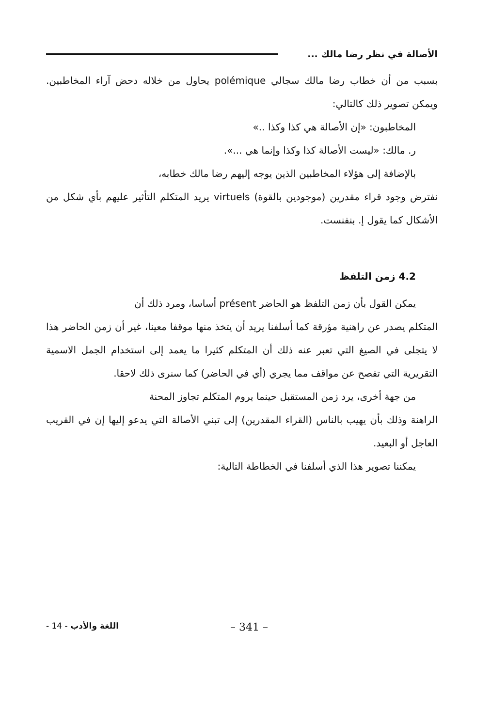الأصالة في نظر رضا مالك ...
بسبب من أن خطاب رضا مالك سجالي polémique يحاول من خلاله دحض آراء المخاطبين. ويمكن تصوير ذلك كالتالي:
المخاطبون: «إن الأصالة هي كذا وكذا ..»
ر. مالك: «ليست الأصالة كذا وكذا وإنما هي ...».
بالإضافة إلى هؤلاء المخاطبين الذين يوجه إليهم رضا مالك خطابه،
نفترض وجود قراء مقدرين (موجودين بالقوة) virtuels يريد المتكلم التأثير عليهم بأي شكل من الأشكال كما يقول إ. بنفنست.
4.2 زمن التلفظ
يمكن القول بأن زمن التلفظ هو الحاضر présent أساسا، ومرد ذلك أن
المتكلم يصدر عن راهنية مؤرقة كما أسلفنا يريد أن يتخذ منها موقفا معينا، غير أن زمن الحاضر هذا لا يتجلى في الصيغ التي تعبر عنه ذلك أن المتكلم كثيرا ما يعمد إلى استخدام الجمل الاسمية التقريرية التي تفصح عن مواقف مما يجري (أي في الحاضر) كما سنرى ذلك لاحقا.
من جهة أخرى، يرد زمن المستقبل حينما يروم المتكلم تجاوز المحنة
الراهنة وذلك بأن يهيب بالناس (القراء المقدرين) إلى تبني الأصالة التي يدعو إليها إن في القريب العاجل أو البعيد.
يمكننا تصوير هذا الذي أسلفنا في الخطاطة التالية:
- 14 - اللغة والأدب – 341 –